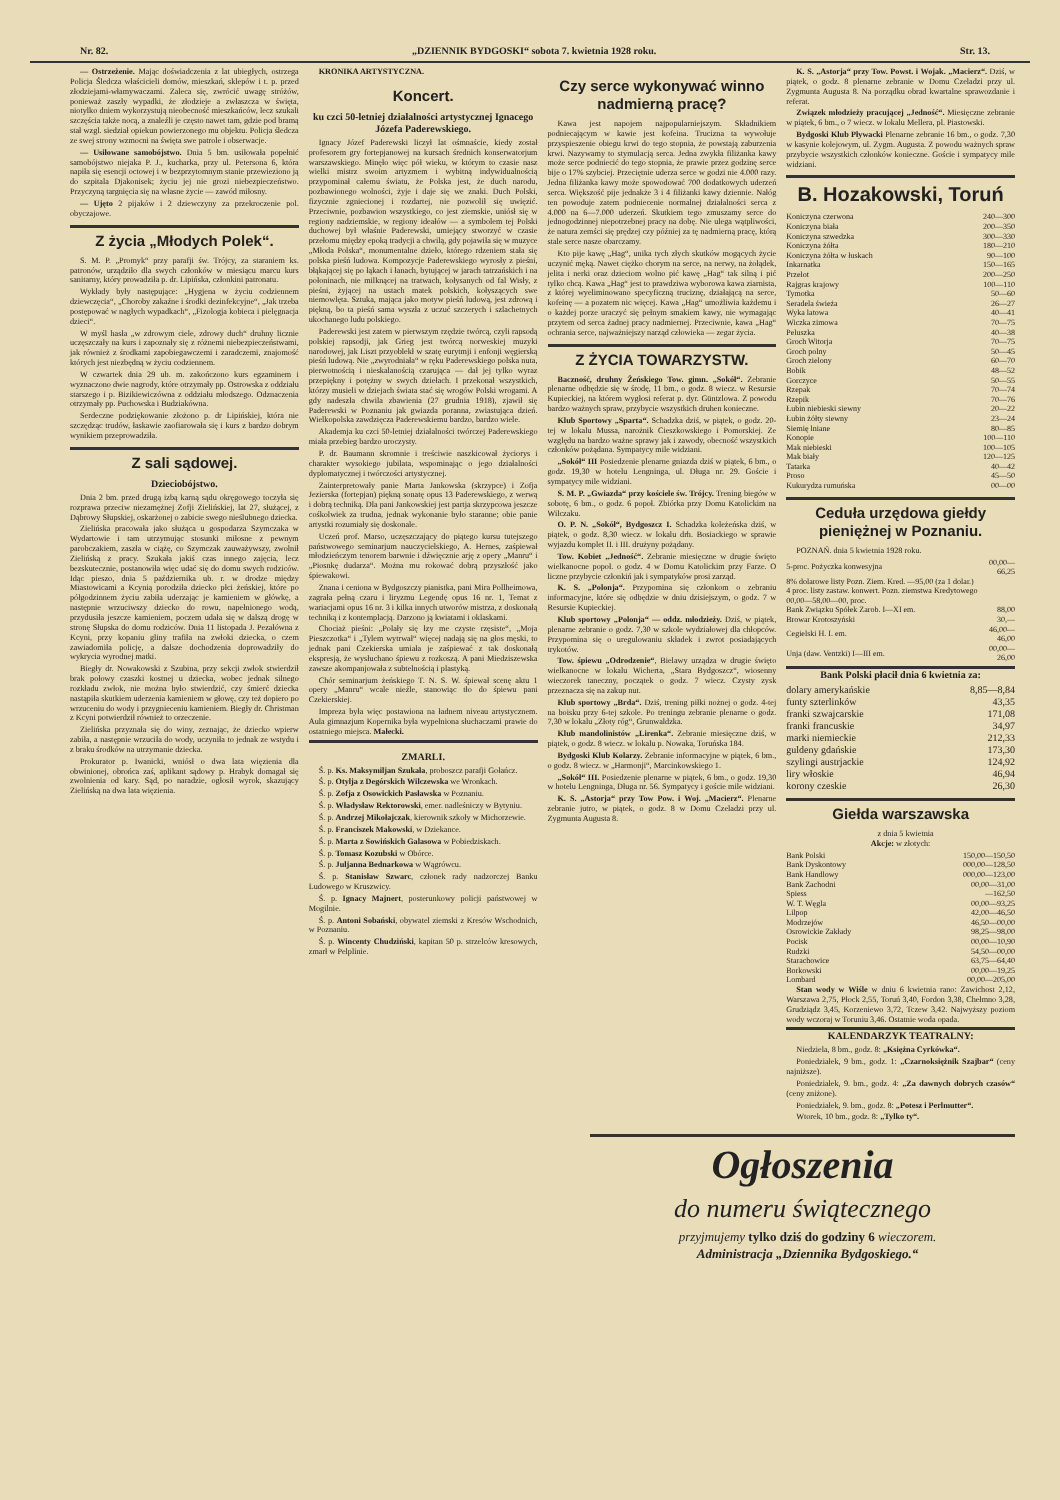Nr. 82. „DZIENNIK BYDGOSKI“ sobota 7. kwietnia 1928 roku. Str. 13.
— Ostrzeżenie. Mając doświadczenia z lat ubiegłych, ostrzega Policja Śledcza właścicieli domów, mieszkań, sklepów i t. p. przed złodziejami-włamywaczami. Zaleca się, zwrócić uwagę stróżów, ponieważ zaszły wypadki, że złodzieje a zwłaszcza w święta, niotylko dniem wykorzystują nieobecność mieszkańców, lecz szukali szczęścia także nocą, a znaleźli je często nawet tam, gdzie pod bramą stał wzgl. siedział opiekun powierzonego mu objektu. Policja śledcza ze swej strony wzmocni na święta swe patrole i obserwacje.
— Usiłowane samobójstwo. Dnia 5 bm. usiłowała popełnić samobójstwo niejaka P. J., kucharka, przy ul. Petersona 6, która napiła się esencji octowej i w bezprzytomnym stanie przewieziono ją do szpitala Djakonisek; życiu jej nie grozi niebezpieczeństwo. Przyczyną targnięcia się na własne życie — zawód miłosny.
— Ujęto 2 pijaków i 2 dziewczyny za przekroczenie pol. obyczajowe.
Z życia „Młodych Polek“.
S. M. P. „Promyk“ przy parafji św. Trójcy, za staraniem ks. patronów, urządziło dla swych członków w miesiącu marcu kurs sanitarny, który prowadziła p. dr. Lipińska, członkini patronatu.
Wykłady były następujące: „Hygjena w życiu codziennem dziewczęcia“, „Choroby zakaźne i środki dezinfekcyjne“, „Jak trzeba postępować w nagłych wypadkach“, „Fizologja kobieca i pielęgnacja dzieci“.
W myśl hasła „w zdrowym ciele, zdrowy duch“ druhny licznie uczęszczały na kurs i zapoznały się z różnemi niebezpieczeństwami, jak również z środkami zapobiegawczemi i zaradczemi, znajomość których jest niezbędną w życiu codziennem.
W czwartek dnia 29 ub. m. zakończono kurs egzaminem i wyznaczono dwie nagrody, które otrzymały pp. Ostrowska z oddziału starszego i p. Bizikiewiczówna z oddziału młodszego. Odznaczenia otrzymały pp. Puchowska i Budziakówna.
Serdeczne podziękowanie złożono p. dr Lipińskiej, która nie szczędząc trudów, łaskawie zaofiarowała się i kurs z bardzo dobrym wynikiem przeprowadziła.
Z sali sądowej.
Dzieciobójstwo.
Dnia 2 bm. przed drugą izbą karną sądu okręgowego toczyła się rozprawa przeciw niezamężnej Zofji Zielińskiej, lat 27, służącej, z Dąbrowy Słupskiej, oskarżonej o zabicie swego nieślubnego dziecka.
Zielińska pracowała jako służąca u gospodarza Szymczaka w Wydartowie i tam utrzymując stosunki miłosne z pewnym parobczakiem, zaszła w ciążę, co Szymczak zauważywszy, zwolnił Zielińską z pracy. Szukała jakiś czas innego zajęcia, lecz bezskutecznie, postanowiła więc udać się do domu swych rodziców. Idąc pieszo, dnia 5 października ub. r. w drodze między Miastowicami a Kcynią porodziła dziecko płci żeńskiej, które po półgodzinnem życiu zabiła uderzając je kamieniem w główkę, a następnie wrzuciwszy dziecko do rowu, napełnionego wodą, przydusiła jeszcze kamieniem, poczem udała się w dalszą drogę w stronę Słupska do domu rodziców. Dnia 11 listopada J. Pezałówna z Kcyni, przy kopaniu gliny trafiła na zwłoki dziecka, o czem zawiadomiła policję, a dalsze dochodzenia doprowadziły do wykrycia wyrodnej matki.
Biegły dr. Nowakowski z Szubina, przy sekcji zwłok stwierdził brak połowy czaszki kostnej u dziecka, wobec jednak silnego rozkładu zwłok, nie można było stwierdzić, czy śmierć dziecka nastąpiła skutkiem uderzenia kamieniem w głowę, czy też dopiero po wrzuceniu do wody i przygnieceniu kamieniem. Biegły dr. Christman z Kcyni potwierdził również to orzeczenie.
Zielińska przyznała się do winy, zeznając, że dziecko wpierw zabiła, a następnie wrzuciła do wody, uczyniła to jednak ze wstydu i z braku środków na utrzymanie dziecka.
Prokurator p. Iwanicki, wniósł o dwa lata więzienia dla obwinionej, obrońca zaś, aplikant sądowy p. Hrabyk domagał się zwolnienia od kary. Sąd, po naradzie, ogłosił wyrok, skazujący Zielińską na dwa lata więzienia.
KRONIKA ARTYSTYCZNA.
Koncert.
ku czci 50-letniej działalności artystycznej Ignacego Józefa Paderewskiego.
Ignacy Józef Paderewski liczył lat ośmnaście, kiedy został profesorem gry fortepjanowej na kursach średnich konserwatorjum warszawskiego. Minęło więc pół wieku, w którym to czasie nasz wielki mistrz swoim artyzmem i wybitną indywidualnością przypominał całemu światu, że Polska jest, że duch narodu, pozbawionego wolności, żyje i daje się we znaki. Duch Polski, fizycznie zgniecionej i rozdartej, nie pozwolił się uwięzić. Przeciwnie, pozbawion wszystkiego, co jest ziemskie, uniósł się w regiony nadziemskie, w regiony ideałów — a symbolem tej Polski duchowej był właśnie Paderewski, umiejący stworzyć w czasie przełomu między epoką tradycji a chwilą, gdy pojawiła się w muzyce „Młoda Polska“, monumentalne dzieło, którego rdzeniem stała się polska pieśń ludowa. Kompozycje Paderewskiego wyrosły z pieśni, błąkającej się po łąkach i łanach, bytującej w jarach tatrzańskich i na połoninach, nie milknącej na tratwach, kołysanych od fal Wisły, z pieśni, żyjącej na ustach matek polskich, kołyszących swe niemowlęta. Sztuka, mająca jako motyw pieśń ludową, jest zdrową i piękną, bo ta pieśń sama wyszła z uczuć szczerych i szlachetnych ukochanego ludu polskiego.
Paderewski jest zatem w pierwszym rzędzie twórcą, czyli rapsodą polskiej rapsodji, jak Grieg jest twórcą norweskiej muzyki narodowej, jak Liszt przyoblekł w szatę eurytmji i enfonji węgierską pieśń ludową. Nie „zwyrodniała“ w ręku Paderewskiego polska nuta, pierwotnością i nieskalanością czarująca — dał jej tylko wyraz przepiękny i potężny w swych dziełach. I przekonał wszystkich, którzy musieli w dziejach świata stać się wrogów Polski wrogami. A gdy nadeszła chwila zbawienia (27 grudnia 1918), zjawił się Paderewski w Poznaniu jak gwiazda poranna, zwiastująca dzień. Wielkopolska zawdzięcza Paderewskiemu bardzo, bardzo wiele.
Akademja ku czci 50-letniej działalności twórczej Paderewskiego miała przebieg bardzo uroczysty.
P. dr. Baumann skromnie i treściwie naszkicował życiorys i charakter wysokiego jubilata, wspominając o jego działalności dyplomatycznej i twórczości artystycznej.
Zainterpretowały panie Marta Jankowska (skrzypce) i Zofja Jezierska (fortepjan) piękną sonatę opus 13 Paderewskiego, z werwą i dobrą techniką. Dla pani Jankowskiej jest partja skrzypcowa jeszcze cośkolwiek za trudna, jednak wykonanie było staranne; obie panie artystki rozumiały się doskonale.
Uczeń prof. Marso, uczęszczający do piątego kursu tutejszego państwowego seminarjum nauczycielskiego, A. Hernes, zaśpiewał młodzieńczym tenorem barwnie i dźwięcznie arję z opery „Manru“ i „Piosnkę dudarza“. Można mu rokować dobrą przyszłość jako śpiewakowi.
Znana i ceniona w Bydgoszczy pianistka, pani Mira Pollheimowa, zagrała pełną czaru i liryzmu Legendę opus 16 nr. 1, Temat z wariacjami opus 16 nr. 3 i kilka innych utworów mistrza, z doskonałą techniką i z kontemplacją. Darzono ją kwiatami i oklaskami.
Chociaż pieśni: „Polały się łzy me czyste rzęsiste“, „Moja Pieszczotka“ i „Tylem wytrwał“ więcej nadają się na głos męski, to jednak pani Czekierska umiała je zaśpiewać z tak doskonałą ekspresją, że wysłuchano śpiewu z rozkoszą. A pani Miedziszewska zawsze akompanjowała z subtelnością i plastyką.
Chór seminarjum żeńskiego T. N. S. W. śpiewał scenę aktu 1 opery „Manru“ wcale nieźle, stanowiąc tło do śpiewu pani Czekierskiej.
Impreza była więc postawiona na ładnem niveau artystycznem. Aula gimnazjum Kopernika była wypełniona słuchaczami prawie do ostatniego miejsca. Małecki.
ZMARLI.
Ś. p. Ks. Maksymiljan Szukała, proboszcz parafji Gołańcz.
Ś. p. Otylja z Degórskich Wilczewska we Wronkach.
Ś. p. Zofja z Osowickich Pasławska w Poznaniu.
Ś. p. Władysław Rektorowski, emer. nadleśniczy w Bytyniu.
Ś. p. Andrzej Mikołajczak, kierownik szkoły w Michorzewie.
Ś. p. Franciszek Makowski, w Dziekance.
Ś. p. Marta z Sowińskich Galasowa w Pobiedziskach.
Ś. p. Tomasz Kozubski w Obórce.
Ś. p. Juljanna Bednarkowa w Wągrówcu.
Ś. p. Stanisław Szwarc, członek rady nadzorczej Banku Ludowego w Kruszwicy.
Ś. p. Ignacy Majnert, posterunkowy policji państwowej w Mogilnie.
Ś. p. Antoni Sobański, obywatel ziemski z Kresów Wschodnich, w Poznaniu.
Ś. p. Wincenty Chudziński, kapitan 50 p. strzelców kresowych, zmarł w Pelplinie.
Czy serce wykonywać winno nadmierną pracę?
Kawa jest napojem najpopularniejszym. Składnikiem podniecającym w kawie jest kofeina. Trucizna ta wywołuje przyspieszenie obiegu krwi do tego stopnia, że powstają zaburzenia krwi. Nazywamy to stymulacją serca. Jedna zwykła filiżanka kawy może serce podniecić do tego stopnia, że prawie przez godzinę serce bije o 17% szybciej. Przeciętnie uderza serce w godzi nie 4.000 razy. Jedna filiżanka kawy może spowodować 700 dodatkowych uderzeń serca. Większość pije jednakże 3 i 4 filiżanki kawy dziennie. Nałóg ten powoduje zatem podniecenie normalnej działalności serca z 4.000 na 6—7.000 uderzeń. Skutkiem tego zmuszamy serce do jednogodzinnej niepotrzebnej pracy na dobę. Nie ulega wątpliwości, że natura zemści się prędzej czy później za tę nadmierną pracę, którą stale serce nasze obarczamy.
Kto pije kawę „Hag“, unika tych złych skutków mogących życie uczynić męką. Nawet ciężko chorym na serce, na nerwy, na żołądek, jelita i nerki oraz dzieciom wolno pić kawę „Hag“ tak silną i pić tylko chcą. Kawa „Hag“ jest to prawdziwa wyborowa kawa ziarnista, z której wyeliminowano specyficzną truciznę, działającą na serce, kofeinę — a pozatem nic więcej. Kawa „Hag“ umożliwia każdemu i o każdej porze uraczyć się pełnym smakiem kawy, nie wymagając przytem od serca żadnej pracy nadmiernej. Przeciwnie, kawa „Hag“ ochrania serce, najważniejszy narząd człowieka — zegar życia.
Z ŻYCIA TOWARZYSTW.
Baczność, druhny Żeńskiego Tow. gimn. „Sokół“. Zebranie plenarne odbędzie się w środę, 11 bm., o godz. 8 wiecz. w Resursie Kupieckiej, na którem wygłosi referat p. dyr. Güntzlowa. Z powodu bardzo ważnych spraw, przybycie wszystkich druhen konieczne.
Klub Sportowy „Sparta“. Schadzka dziś, w piątek, o godz. 20-tej w lokalu Mussa, narożnik Cieszkowskiego i Pomorskiej. Ze względu na bardzo ważne sprawy jak i zawody, obecność wszystkich członków pożądana. Sympatycy mile widziani.
„Sokół“ III Posiedzenie plenarne gniazda dziś w piątek, 6 bm., o godz. 19,30 w hotelu Lengninga, ul. Długa nr. 29. Goście i sympatycy mile widziani.
S. M. P. „Gwiazda“ przy kościele św. Trójcy. Trening biegów w sobotę, 6 bm., o godz. 6 popoł. Zbiórka przy Domu Katolickim na Wilczaku.
O. P. N. „Sokół“, Bydgoszcz I. Schadzka koleżeńska dziś, w piątek, o godz. 8,30 wiecz. w lokalu drh. Bosiackiego w sprawie wyjazdu komplet II. i III. drużyny pożądany.
Tow. Kobiet „Jedność“. Zebranie miesięczne w drugie święto wielkanocne popoł. o godz. 4 w Domu Katolickim przy Farze. O liczne przybycie członkiń jak i sympatyków prosi zarząd.
K. S. „Polonja“. Przypomina się członkom o zebraniu informacyjne, które się odbędzie w dniu dzisiejszym, o godz. 7 w Resursie Kupieckiej.
Klub sportowy „Polonja“ — oddz. młodzieży. Dziś, w piątek, plenarne zebranie o godz. 7,30 w szkole wydziałowej dla chłopców. Przypomina się o uregulowaniu składek i zwrot posiadających trykotów.
Tow. śpiewu „Odrodzenie“, Bielawy urządza w drugie święto wielkanocne w lokalu Wicherta, „Stara Bydgoszcz“, wiosenny wieczorek taneczny, początek o godz. 7 wiecz. Czysty zysk przeznacza się na zakup nut.
Klub sportowy „Brda“. Dziś, trening piłki nożnej o godz. 4-tej na boisku przy 6-tej szkole. Po treningu zebranie plenarne o godz. 7,30 w lokalu „Złoty róg“, Grunwaldzka.
Klub mandolinistów „Lirenka“. Zebranie miesięczne dziś, w piątek, o godz. 8 wiecz. w lokalu p. Nowaka, Toruńska 184.
Bydgoski Klub Kolarzy. Zebranie informacyjne w piątek, 6 bm., o godz. 8 wiecz. w „Harmonji“, Marcinkowskiego 1.
„Sokół“ III. Posiedzenie plenarne w piątek, 6 bm., o godz. 19,30 w hotelu Lengninga, Długa nr. 56. Sympatycy i goście mile widziani.
K. S. „Astorja“ przy Tow Pow. i Woj. „Macierz“. Plenarne zebranie jutro, w piątek, o godz. 8 w Domu Czeladzi przy ul. Zygmunta Augusta 8.
K. S. „Astorja“ przy Tow. Powst. i Wojak. „Macierz“. Dziś, w piątek, o godz. 8 plenarne zebranie w Domu Czeladzi przy ul. Zygmunta Augusta 8. Na porządku obrad kwartalne sprawozdanie i referat.
Związek młodzieży pracującej „Jedność“. Miesięczne zebranie w piątek, 6 bm., o 7 wiecz. w lokalu Mellera, pl. Piastowski.
Bydgoski Klub Pływacki Plenarne zebranie 16 bm., o godz. 7,30 w kasynie kolejowym, ul. Zygm. Augusta. Z powodu ważnych spraw przybycie wszystkich członków konieczne. Goście i sympatycy mile widziani.
B. Hozakowski, Toruń
| Koniczyna czerwona | 240—300 |
| Koniczyna biała | 200—350 |
| Koniczyna szwedzka | 300—330 |
| Koniczyna żółta | 180—210 |
| Koniczyna żółta w łuskach | 90—100 |
| Inkarnatka | 150—165 |
| Przelot | 200—250 |
| Rajgras krajowy | 100—110 |
| Tymotka | 50—60 |
| Seradela świeża | 26—27 |
| Wyka latowa | 40—41 |
| Wiczka zimowa | 70—75 |
| Peluszka | 40—38 |
| Groch Witorja | 70—75 |
| Groch polny | 50—45 |
| Groch zielony | 60—70 |
| Bobik | 48—52 |
| Gorczyce | 50—55 |
| Rzepak | 70—74 |
| Rzepik | 70—76 |
| Łubin niebieski siewny | 20—22 |
| Łubin żółty siewny | 23—24 |
| Siemię lniane | 80—85 |
| Konopie | 100—110 |
| Mak niebieski | 100—105 |
| Mak biały | 120—125 |
| Tatarka | 40—42 |
| Proso | 45—50 |
| Kukurydza rumuńska | 00—00 |
Ceduła urzędowa giełdy pieniężnej w Poznaniu.
POZNAŃ. dnia 5 kwietnia 1928 roku.
| 5-proc. Pożyczka konwesyjna | 00,00—66,25 |
| 8% dolarowe listy Pozn. Ziem. Kred. —95,00 (za 1 dolar.) | |
| 4 proc. listy zastaw. konwert. Pozn. ziemstwa Kredytowego 00,00—58,00—00, proc. | |
| Bank Związku Spółek Zarob. I—XI em. | 88,00 |
| Browar Krotoszyński | 30,— |
| Cegielski H. I. em. | 46,00—46,00 |
| Unja (daw. Ventzki) I—III em. | 00,00—26,00 |
Bank Polski płacił dnia 6 kwietnia za:
| dolary amerykańskie | 8,85—8,84 |
| funty szterlinków | 43,35 |
| franki szwajcarskie | 171,08 |
| franki francuskie | 34,97 |
| marki niemieckie | 212,33 |
| guldeny gdańskie | 173,30 |
| szylingi austrjackie | 124,92 |
| liry włoskie | 46,94 |
| korony czeskie | 26,30 |
Giełda warszawska
z dnia 5 kwietnia
Akcje: w złotych:
| Bank Polski | 150,00—150,50 |
| Bank Dyskontowy | 000,00—128,50 |
| Bank Handlowy | 000,00—123,00 |
| Bank Zachodni | 00,00—31,00 |
| Spiess | —162,50 |
| W. T. Węgla | 00,00—93,25 |
| Lilpop | 42,00—46,50 |
| Modrzejów | 46,50—00,00 |
| Osrowickie Zakłady | 98,25—98,00 |
| Pocisk | 00,00—10,90 |
| Rudzki | 54,50—00,00 |
| Starachowice | 63,75—64,40 |
| Borkowski | 00,00—19,25 |
| Lombard | 00,00—205,00 |
Stan wody w Wiśle w dniu 6 kwietnia rano: Zawichost 2,12, Warszawa 2,75, Płock 2,55, Toruń 3,40, Fordon 3,38, Chełmno 3,28, Grudziądz 3,45, Korzeniewo 3,72, Tczew 3,42. Najwyższy poziom wody wczoraj w Toruniu 3,46. Ostatnie woda opada.
KALENDARZYK TEATRALNY:
Niedziela, 8 bm., godz. 8: „Księżna Cyrkówka“.
Poniedziałek, 9 bm., godz. 1: „Czarnoksiężnik Szajbar“ (ceny najniższe).
Poniedziałek, 9. bm., godz. 4: „Za dawnych dobrych czasów“ (ceny zniżone).
Poniedziałek, 9. bm., godz. 8: „Potesz i Perlmutter“.
Wtorek, 10 bm., godz. 8: „Tylko ty“.
Ogłoszenia
do numeru świątecznego
przyjmujemy tylko dziś do godziny 6 wieczorem.
Administracja „Dziennika Bydgoskiego.“